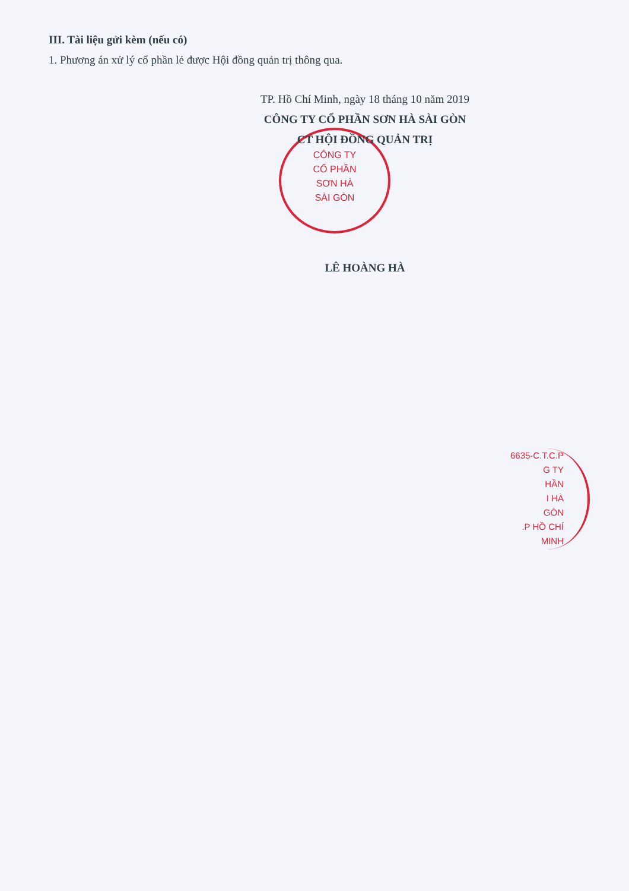III. Tài liệu gửi kèm (nếu có)
1. Phương án xử lý cổ phần lẻ được Hội đồng quản trị thông qua.
CÔNG TY
CỔ PHẦN
SƠN HÀ
SÀI GÒN
6635-C.T.C.P
G TY
HẦN
I HÀ
GÒN
.P HỒ CHÍ MINH
TP. Hồ Chí Minh, ngày 18 tháng 10 năm 2019
CÔNG TY CỔ PHẦN SƠN HÀ SÀI GÒN
CT HỘI ĐỒNG QUẢN TRỊ
LÊ HOÀNG HÀ